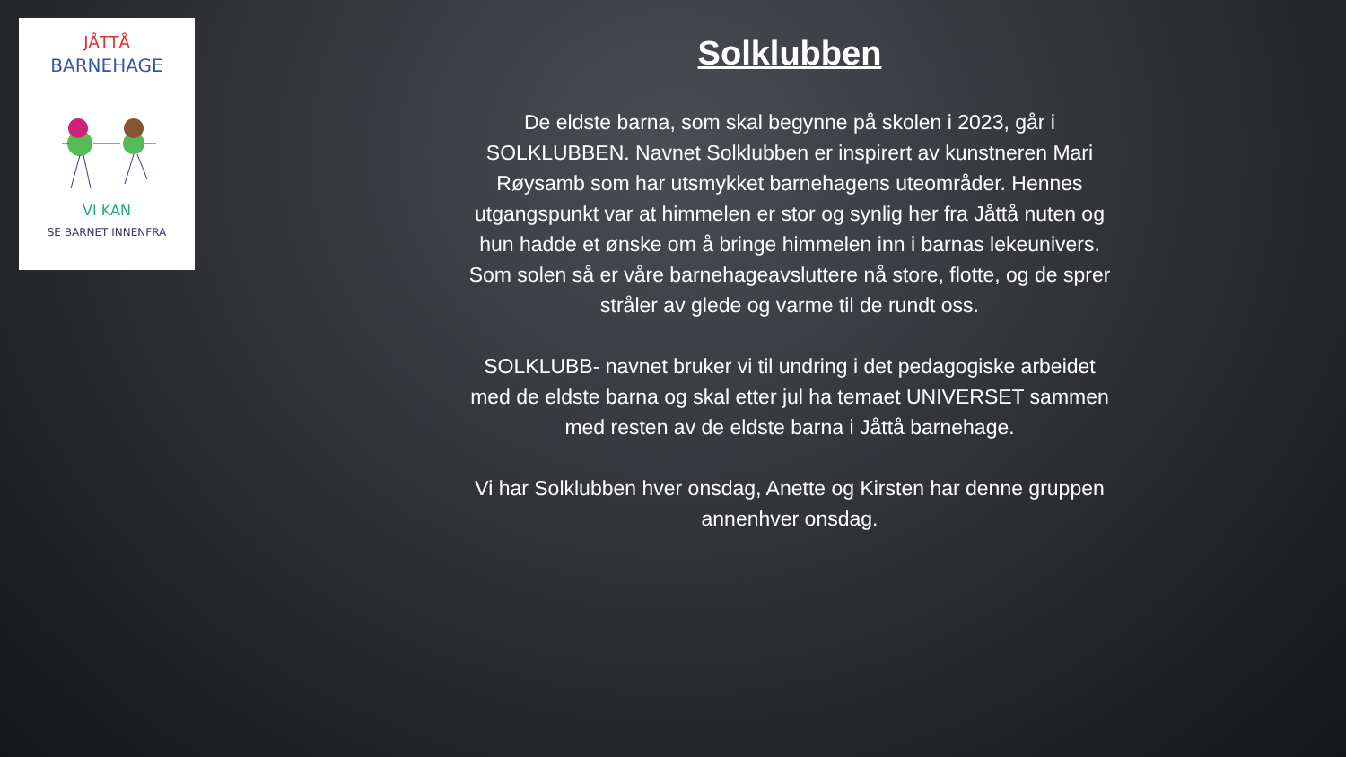JÅTTÅ
BARNEHAGE
VI KAN
SE BARNET INNENFRA
Solklubben
De eldste barna, som skal begynne på skolen i 2023, går i SOLKLUBBEN. Navnet Solklubben er inspirert av kunstneren Mari Røysamb som har utsmykket barnehagens uteområder. Hennes utgangspunkt var at himmelen er stor og synlig her fra Jåttå nuten og hun hadde et ønske om å bringe himmelen inn i barnas lekeunivers. Som solen så er våre barnehageavsluttere nå store, flotte, og de sprer stråler av glede og varme til de rundt oss.
SOLKLUBB- navnet bruker vi til undring i det pedagogiske arbeidet med de eldste barna og skal etter jul ha temaet UNIVERSET sammen med resten av de eldste barna i Jåttå barnehage.
Vi har Solklubben hver onsdag, Anette og Kirsten har denne gruppen annenhver onsdag.